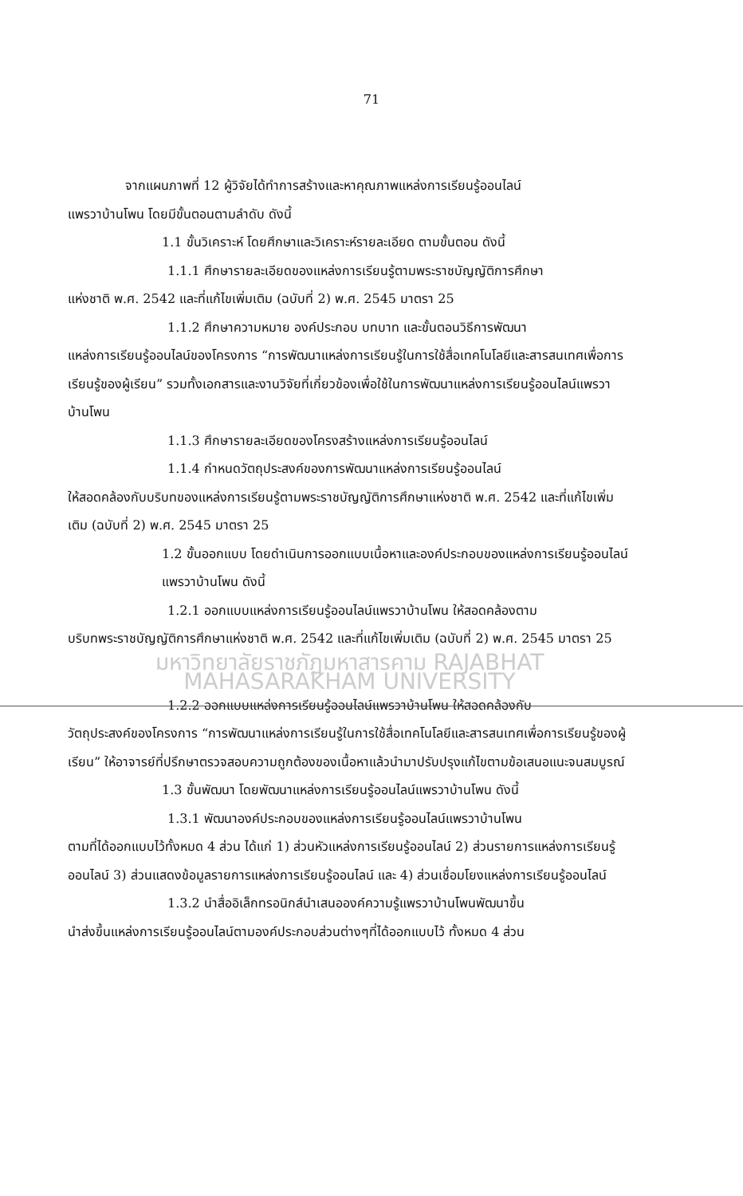71
จากแผนภาพที่ 12 ผู้วิจัยได้ทำการสร้างและหาคุณภาพแหล่งการเรียนรู้ออนไลน์
แพรวาบ้านโพน โดยมีขั้นตอนตามลำดับ ดังนี้
1.1 ขั้นวิเคราะห์ โดยศึกษาและวิเคราะห์รายละเอียด ตามขั้นตอน ดังนี้
1.1.1 ศึกษารายละเอียดของแหล่งการเรียนรู้ตามพระราชบัญญัติการศึกษา
แห่งชาติ พ.ศ. 2542 และที่แก้ไขเพิ่มเติม (ฉบับที่ 2) พ.ศ. 2545 มาตรา 25
1.1.2 ศึกษาความหมาย องค์ประกอบ บทบาท และขั้นตอนวิธีการพัฒนา
แหล่งการเรียนรู้ออนไลน์ของโครงการ “การพัฒนาแหล่งการเรียนรู้ในการใช้สื่อเทคโนโลยีและสารสนเทศเพื่อการเรียนรู้ของผู้เรียน” รวมทั้งเอกสารและงานวิจัยที่เกี่ยวข้องเพื่อใช้ในการพัฒนาแหล่งการเรียนรู้ออนไลน์แพรวาบ้านโพน
1.1.3 ศึกษารายละเอียดของโครงสร้างแหล่งการเรียนรู้ออนไลน์
1.1.4 กำหนดวัตถุประสงค์ของการพัฒนาแหล่งการเรียนรู้ออนไลน์
ให้สอดคล้องกับบริบทของแหล่งการเรียนรู้ตามพระราชบัญญัติการศึกษาแห่งชาติ พ.ศ. 2542 และที่แก้ไขเพิ่มเติม (ฉบับที่ 2) พ.ศ. 2545 มาตรา 25
1.2 ขั้นออกแบบ โดยดำเนินการออกแบบเนื้อหาและองค์ประกอบของแหล่งการเรียนรู้ออนไลน์แพรวาบ้านโพน ดังนี้
1.2.1 ออกแบบแหล่งการเรียนรู้ออนไลน์แพรวาบ้านโพน ให้สอดคล้องตาม
บริบทพระราชบัญญัติการศึกษาแห่งชาติ พ.ศ. 2542 และที่แก้ไขเพิ่มเติม (ฉบับที่ 2) พ.ศ. 2545 มาตรา 25
มหาวิทยาลัยราชภัฏมหาสารคาม RAJABHAT MAHASARAKHAM UNIVERSITY
1.2.2 ออกแบบแหล่งการเรียนรู้ออนไลน์แพรวาบ้านโพน ให้สอดคล้องกับ
วัตถุประสงค์ของโครงการ “การพัฒนาแหล่งการเรียนรู้ในการใช้สื่อเทคโนโลยีและสารสนเทศเพื่อการเรียนรู้ของผู้เรียน” ให้อาจารย์ที่ปรึกษาตรวจสอบความถูกต้องของเนื้อหาแล้วนำมาปรับปรุงแก้ไขตามข้อเสนอแนะจนสมบูรณ์
1.3 ขั้นพัฒนา โดยพัฒนาแหล่งการเรียนรู้ออนไลน์แพรวาบ้านโพน ดังนี้
1.3.1 พัฒนาองค์ประกอบของแหล่งการเรียนรู้ออนไลน์แพรวาบ้านโพน
ตามที่ได้ออกแบบไว้ทั้งหมด 4 ส่วน ได้แก่ 1) ส่วนหัวแหล่งการเรียนรู้ออนไลน์ 2) ส่วนรายการแหล่งการเรียนรู้ออนไลน์ 3) ส่วนแสดงข้อมูลรายการแหล่งการเรียนรู้ออนไลน์ และ 4) ส่วนเชื่อมโยงแหล่งการเรียนรู้ออนไลน์
1.3.2 นำสื่ออิเล็กทรอนิกส์นำเสนอองค์ความรู้แพรวาบ้านโพนพัฒนาขึ้น
นำส่งขึ้นแหล่งการเรียนรู้ออนไลน์ตามองค์ประกอบส่วนต่างๆที่ได้ออกแบบไว้ ทั้งหมด 4 ส่วน